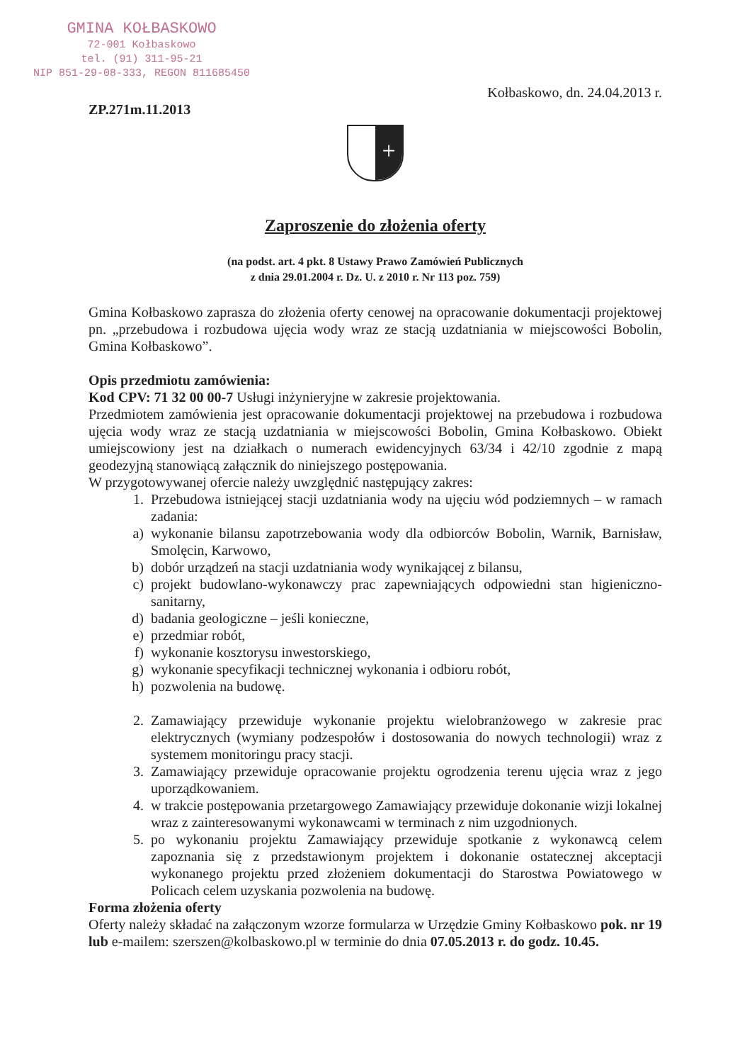GMINA KOŁBASKOWO
72-001 Kołbaskowo
tel. (91) 311-95-21
NIP 851-29-08-333, REGON 811685450
Kołbaskowo, dn. 24.04.2013 r.
ZP.271m.11.2013
+
Zaproszenie do złożenia oferty
(na podst. art. 4 pkt. 8 Ustawy Prawo Zamówień Publicznych
z dnia 29.01.2004 r. Dz. U. z 2010 r. Nr 113 poz. 759)
Gmina Kołbaskowo zaprasza do złożenia oferty cenowej na opracowanie dokumentacji projektowej pn. „przebudowa i rozbudowa ujęcia wody wraz ze stacją uzdatniania w miejscowości Bobolin, Gmina Kołbaskowo”.
Opis przedmiotu zamówienia:
Kod CPV: 71 32 00 00-7 Usługi inżynieryjne w zakresie projektowania.
Przedmiotem zamówienia jest opracowanie dokumentacji projektowej na przebudowa i rozbudowa ujęcia wody wraz ze stacją uzdatniania w miejscowości Bobolin, Gmina Kołbaskowo. Obiekt umiejscowiony jest na działkach o numerach ewidencyjnych 63/34 i 42/10 zgodnie z mapą geodezyjną stanowiącą załącznik do niniejszego postępowania.
W przygotowywanej ofercie należy uwzględnić następujący zakres:
1. Przebudowa istniejącej stacji uzdatniania wody na ujęciu wód podziemnych – w ramach zadania:
a) wykonanie bilansu zapotrzebowania wody dla odbiorców Bobolin, Warnik, Barnisław, Smolęcin, Karwowo,
b) dobór urządzeń na stacji uzdatniania wody wynikającej z bilansu,
c) projekt budowlano-wykonawczy prac zapewniających odpowiedni stan higieniczno-sanitarny,
d) badania geologiczne – jeśli konieczne,
e) przedmiar robót,
f) wykonanie kosztorysu inwestorskiego,
g) wykonanie specyfikacji technicznej wykonania i odbioru robót,
h) pozwolenia na budowę.
2. Zamawiający przewiduje wykonanie projektu wielobranżowego w zakresie prac elektrycznych (wymiany podzespołów i dostosowania do nowych technologii) wraz z systemem monitoringu pracy stacji.
3. Zamawiający przewiduje opracowanie projektu ogrodzenia terenu ujęcia wraz z jego uporządkowaniem.
4. w trakcie postępowania przetargowego Zamawiający przewiduje dokonanie wizji lokalnej wraz z zainteresowanymi wykonawcami w terminach z nim uzgodnionych.
5. po wykonaniu projektu Zamawiający przewiduje spotkanie z wykonawcą celem zapoznania się z przedstawionym projektem i dokonanie ostatecznej akceptacji wykonanego projektu przed złożeniem dokumentacji do Starostwa Powiatowego w Policach celem uzyskania pozwolenia na budowę.
Forma złożenia oferty
Oferty należy składać na załączonym wzorze formularza w Urzędzie Gminy Kołbaskowo pok. nr 19 lub e-mailem: szerszen@kolbaskowo.pl w terminie do dnia 07.05.2013 r. do godz. 10.45.